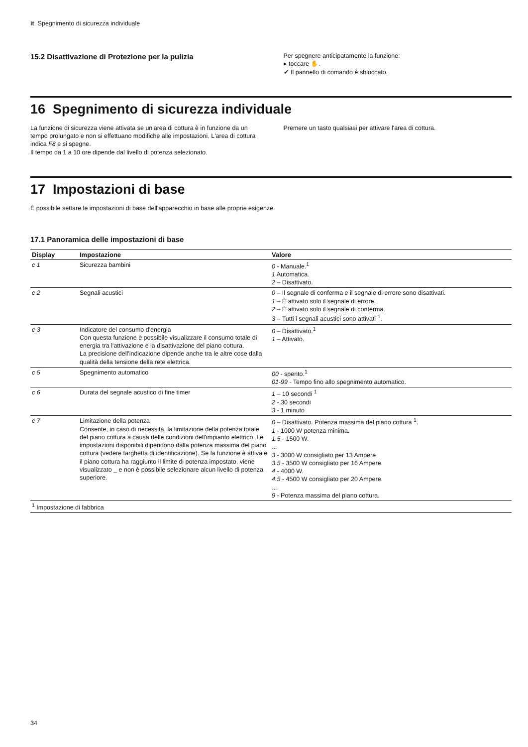it Spegnimento di sicurezza individuale
15.2 Disattivazione di Protezione per la pulizia
Per spegnere anticipatamente la funzione:
▸ toccare ✋.
✔ Il pannello di comando è sbloccato.
16 Spegnimento di sicurezza individuale
La funzione di sicurezza viene attivata se un'area di cottura è in funzione da un tempo prolungato e non si effettuano modifiche alle impostazioni. L'area di cottura indica F8 e si spegne.
Il tempo da 1 a 10 ore dipende dal livello di potenza selezionato.
Premere un tasto qualsiasi per attivare l'area di cottura.
17 Impostazioni di base
È possibile settare le impostazioni di base dell'apparecchio in base alle proprie esigenze.
17.1 Panoramica delle impostazioni di base
| Display | Impostazione | Valore |
| --- | --- | --- |
| c 1 | Sicurezza bambini | 0 - Manuale.<sup>1</sup> 1 Automatica. 2 – Disattivato. |
| c 2 | Segnali acustici | 0 – Il segnale di conferma e il segnale di errore sono disattivati. 1 – È attivato solo il segnale di errore. 2 – È attivato solo il segnale di conferma. 3 – Tutti i segnali acustici sono attivati <sup>1</sup>. |
| c 3 | Indicatore del consumo d'energia Con questa funzione è possibile visualizzare il consumo totale di energia tra l'attivazione e la disattivazione del piano cottura. La precisione dell'indicazione dipende anche tra le altre cose dalla qualità della tensione della rete elettrica. | 0 – Disattivato.<sup>1</sup> 1 – Attivato. |
| c 5 | Spegnimento automatico | 00 - spento.<sup>1</sup> 01-99 - Tempo fino allo spegnimento automatico. |
| c 6 | Durata del segnale acustico di fine timer | 1 – 10 secondi <sup>1</sup> 2 - 30 secondi 3 - 1 minuto |
| c 7 | Limitazione della potenza Consente, in caso di necessità, la limitazione della potenza totale del piano cottura a causa delle condizioni dell'impianto elettrico. Le impostazioni disponibili dipendono dalla potenza massima del piano cottura (vedere targhetta di identificazione). Se la funzione è attiva e il piano cottura ha raggiunto il limite di potenza impostato, viene visualizzato _ e non è possibile selezionare alcun livello di potenza superiore. | 0 – Disattivato. Potenza massima del piano cottura <sup>1</sup>. 1 - 1000 W potenza minima. 1.5 - 1500 W. ... 3 - 3000 W consigliato per 13 Ampere 3.5 - 3500 W consigliato per 16 Ampere. 4 - 4000 W. 4.5 - 4500 W consigliato per 20 Ampere. ... 9 - Potenza massima del piano cottura. |
| <sup>1</sup> Impostazione di fabbrica | | |
34